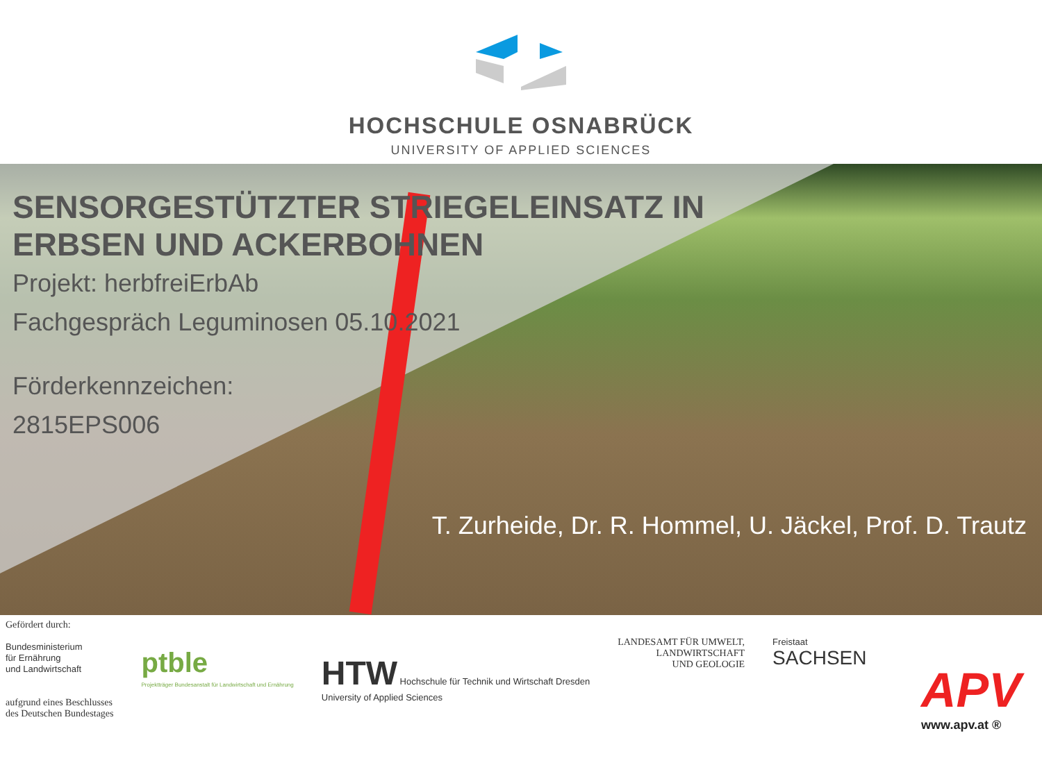HOCHSCHULE OSNABRÜCK
UNIVERSITY OF APPLIED SCIENCES
SENSORGESTÜTZTER STRIEGELEINSATZ IN
ERBSEN UND ACKERBOHNEN
Projekt: herbfreiErbAb
Fachgespräch Leguminosen 05.10.2021
Förderkennzeichen:
2815EPS006
T. Zurheide, Dr. R. Hommel, U. Jäckel, Prof. D. Trautz
Gefördert durch:
Bundesministerium
für Ernährung
und Landwirtschaft
aufgrund eines Beschlusses
des Deutschen Bundestages
ptble
Projektträger Bundesanstalt für Landwirtschaft und Ernährung
HTW Hochschule für Technik und Wirtschaft Dresden
University of Applied Sciences
LANDESAMT FÜR UMWELT,
LANDWIRTSCHAFT
UND GEOLOGIE
Freistaat
SACHSEN
APV
www.apv.at ®